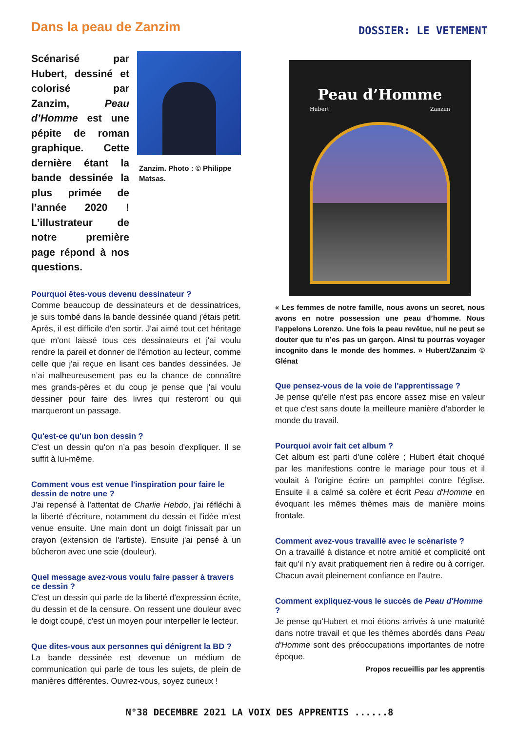Dans la peau de Zanzim
DOSSIER: LE VETEMENT
Scénarisé par Hubert, dessiné et colorisé par Zanzim, Peau d’Homme est une pépite de roman graphique. Cette dernière étant la bande dessinée la plus primée de l’année 2020 ! L’illustrateur de notre première page répond à nos questions.
Zanzim. Photo : © Philippe Matsas.
Pourquoi êtes-vous devenu dessinateur ?
Comme beaucoup de dessinateurs et de dessinatrices, je suis tombé dans la bande dessinée quand j'étais petit. Après, il est difficile d'en sortir. J'ai aimé tout cet héritage que m'ont laissé tous ces dessinateurs et j'ai voulu rendre la pareil et donner de l'émotion au lecteur, comme celle que j'ai reçue en lisant ces bandes dessinées. Je n’ai malheureusement pas eu la chance de connaître mes grands-pères et du coup je pense que j'ai voulu dessiner pour faire des livres qui resteront ou qui marqueront un passage.
Qu'est-ce qu'un bon dessin ?
C'est un dessin qu'on n’a pas besoin d'expliquer. Il se suffit à lui-même.
Comment vous est venue l'inspiration pour faire le dessin de notre une ?
J’ai repensé à l'attentat de Charlie Hebdo, j'ai réfléchi à la liberté d'écriture, notamment du dessin et l'idée m'est venue ensuite. Une main dont un doigt finissait par un crayon (extension de l'artiste). Ensuite j'ai pensé à un bûcheron avec une scie (douleur).
Quel message avez-vous voulu faire passer à travers ce dessin ?
C'est un dessin qui parle de la liberté d'expression écrite, du dessin et de la censure. On ressent une douleur avec le doigt coupé, c'est un moyen pour interpeller le lecteur.
Que dites-vous aux personnes qui dénigrent la BD ?
La bande dessinée est devenue un médium de communication qui parle de tous les sujets, de plein de manières différentes. Ouvrez-vous, soyez curieux !
Peau d’Homme
Hubert Zanzim
« Les femmes de notre famille, nous avons un secret, nous avons en notre possession une peau d’homme. Nous l’appelons Lorenzo. Une fois la peau revêtue, nul ne peut se douter que tu n’es pas un garçon. Ainsi tu pourras voyager incognito dans le monde des hommes. » Hubert/Zanzim © Glénat
Que pensez-vous de la voie de l'apprentissage ?
Je pense qu'elle n'est pas encore assez mise en valeur et que c'est sans doute la meilleure manière d'aborder le monde du travail.
Pourquoi avoir fait cet album ?
Cet album est parti d'une colère ; Hubert était choqué par les manifestions contre le mariage pour tous et il voulait à l'origine écrire un pamphlet contre l'église. Ensuite il a calmé sa colère et écrit Peau d'Homme en évoquant les mêmes thèmes mais de manière moins frontale.
Comment avez-vous travaillé avec le scénariste ?
On a travaillé à distance et notre amitié et complicité ont fait qu'il n’y avait pratiquement rien à redire ou à corriger. Chacun avait pleinement confiance en l'autre.
Comment expliquez-vous le succès de Peau d'Homme ?
Je pense qu'Hubert et moi étions arrivés à une maturité dans notre travail et que les thèmes abordés dans Peau d'Homme sont des préoccupations importantes de notre époque.
Propos recueillis par les apprentis
N°38 DECEMBRE 2021 LA VOIX DES APPRENTIS ......8